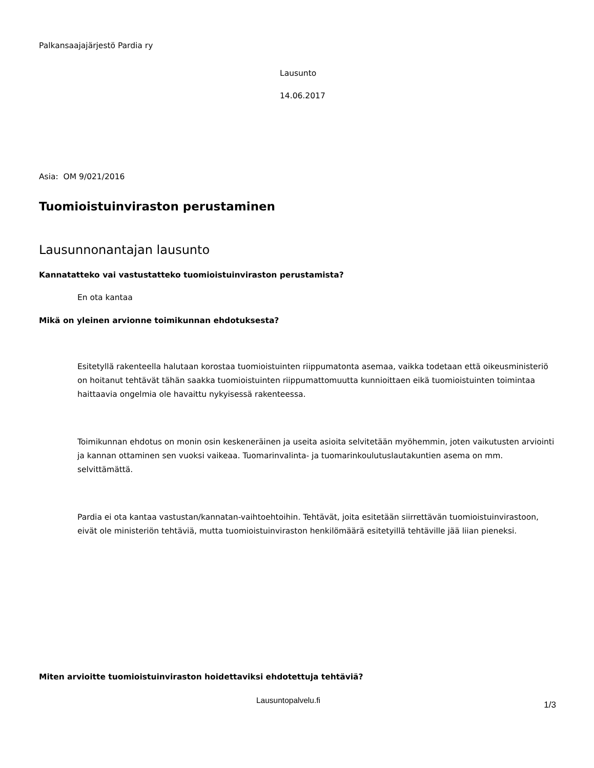Palkansaajajärjestö Pardia ry
Lausunto
14.06.2017
Asia: OM 9/021/2016
Tuomioistuinviraston perustaminen
Lausunnonantajan lausunto
Kannatatteko vai vastustatteko tuomioistuinviraston perustamista?
En ota kantaa
Mikä on yleinen arvionne toimikunnan ehdotuksesta?
Esitetyllä rakenteella halutaan korostaa tuomioistuinten riippumatonta asemaa, vaikka todetaan että oikeusministeriö on hoitanut tehtävät tähän saakka tuomioistuinten riippumattomuutta kunnioittaen eikä tuomioistuinten toimintaa haittaavia ongelmia ole havaittu nykyisessä rakenteessa.
Toimikunnan ehdotus on monin osin keskeneräinen ja useita asioita selvitetään myöhemmin, joten vaikutusten arviointi ja kannan ottaminen sen vuoksi vaikeaa. Tuomarinvalinta- ja tuomarinkoulutuslautakuntien asema on mm. selvittämättä.
Pardia ei ota kantaa vastustan/kannatan-vaihtoehtoihin. Tehtävät, joita esitetään siirrettävän tuomioistuinvirastoon, eivät ole ministeriön tehtäviä, mutta tuomioistuinviraston henkilömäärä esitetyillä tehtäville jää liian pieneksi.
Miten arvioitte tuomioistuinviraston hoidettaviksi ehdotettuja tehtäviä?
Lausuntopalvelu.fi 1/3